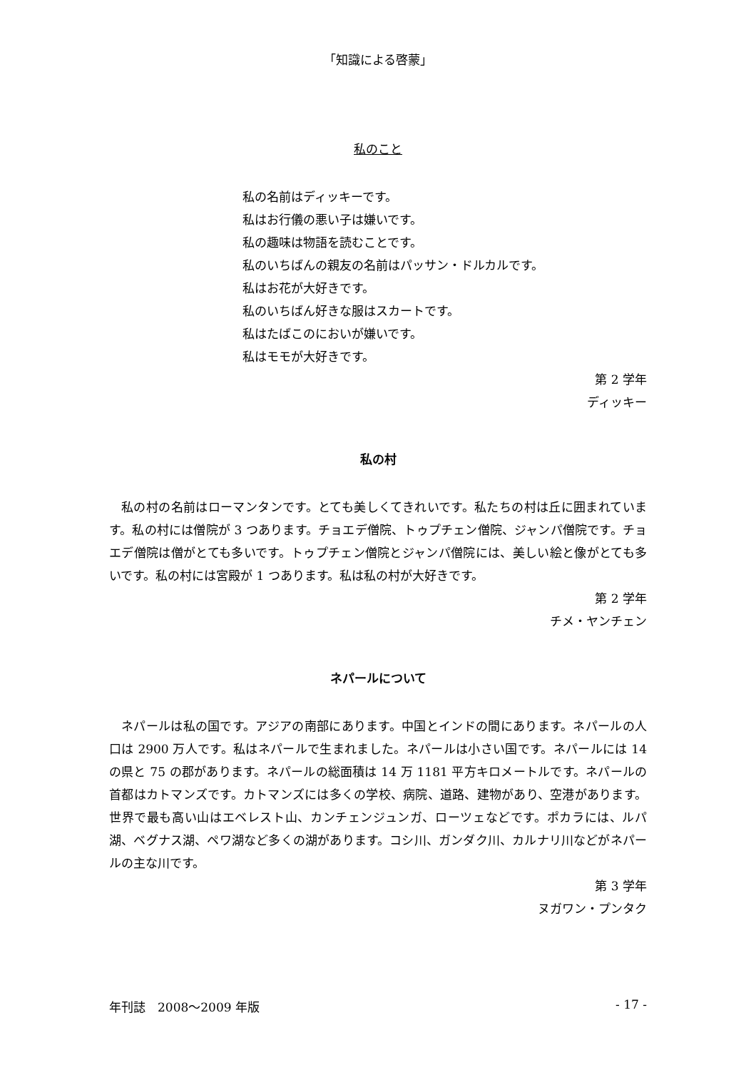「知識による啓蒙」
私のこと
私の名前はディッキーです。
私はお行儀の悪い子は嫌いです。
私の趣味は物語を読むことです。
私のいちばんの親友の名前はパッサン・ドルカルです。
私はお花が大好きです。
私のいちばん好きな服はスカートです。
私はたばこのにおいが嫌いです。
私はモモが大好きです。
第 2 学年
ディッキー
私の村
私の村の名前はローマンタンです。とても美しくてきれいです。私たちの村は丘に囲まれています。私の村には僧院が 3 つあります。チョエデ僧院、トゥプチェン僧院、ジャンパ僧院です。チョエデ僧院は僧がとても多いです。トゥプチェン僧院とジャンパ僧院には、美しい絵と像がとても多いです。私の村には宮殿が 1 つあります。私は私の村が大好きです。
第 2 学年
チメ・ヤンチェン
ネパールについて
ネパールは私の国です。アジアの南部にあります。中国とインドの間にあります。ネパールの人口は 2900 万人です。私はネパールで生まれました。ネパールは小さい国です。ネパールには 14 の県と 75 の郡があります。ネパールの総面積は 14 万 1181 平方キロメートルです。ネパールの首都はカトマンズです。カトマンズには多くの学校、病院、道路、建物があり、空港があります。世界で最も高い山はエベレスト山、カンチェンジュンガ、ローツェなどです。ポカラには、ルパ湖、ベグナス湖、ペワ湖など多くの湖があります。コシ川、ガンダク川、カルナリ川などがネパールの主な川です。
第 3 学年
ヌガワン・プンタク
年刊誌　2008～2009 年版 - 17 -